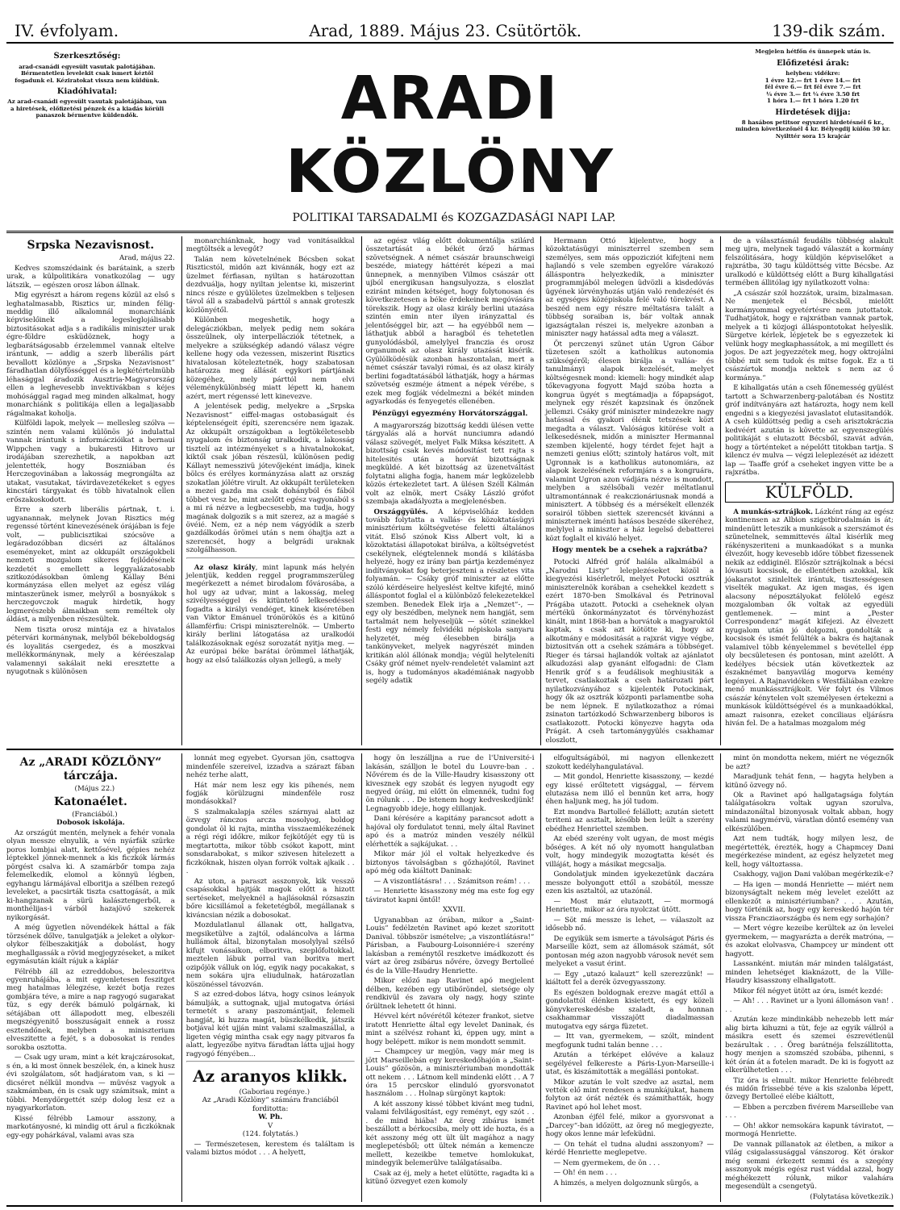IV. évfolyam. Arad, 1889. Május 23. Csütörtök. 139-dik szám.
Szerkesztőség:
arad-csanádi egyesült vasutak palotájában.
Bérmentetlen levelekit csak ismert kéztől fogadunk el. Kéziratokat vissza nem küldünk.
Kiadóhivatal:
Az arad-csanádi egyesült vasutak palotájában, van a hiretések, előfizetési pénzek és a kiadás körüli panaszok bérmentve küldendők.
ARADI KÖZLÖNY
POLITIKAI TARSADALMI és KOZGAZDASÁGI NAPI LAP.
Megjelen hétfőn és ünnepek után is.
Előfizetési árak:
helyben: vidékre:
1 évre 12.— frt 1 évre 14.— frt
fél évre 6.— frt fél évre 7.— frt
¼ évre 3.— frt ¼ évre 3.50 frt
1 hóra 1.— frt 1 hóra 1.20 frt
Hirdetések dijja:
8 hasábos petitsor egyszeri hirdetésnél 6 kr., minden következőnél 4 kr. Bélyegdij külön 30 kr. Nyilttér sora 15 krajcár
Srpska Nezavisnost.
Arad, május 22.
Kedves szomszédaink és barátaink, a szerb urak, a külpolitikára vonatkozólag — ugy látszik, — egészen orosz lábon állnak.
Mig egyrészt a három regens közül az első s leghatalmasabb, Risztics ur, minden félig-meddig illő alkalomnál monarchiánk képviselőinek a legesleglojálisabb biztositásokat adja s a radikális miniszter urak égre-földre esküdöznek, hogy a legbarátságosabb érzelemmel vannak eltelve irántunk, — addig a szerb liberális párt bevallott közlönye a „Srpska Nezavisnost“ fáradhatlan dölyfösséggel és a legkétértelmübb léhasággal áradozik Ausztria-Magyarország ellen a leghevesebb invektivákban s kéjes mohósággal ragad meg minden alkalmat, hogy monarchiánk s politikája ellen a legaljasabb rágalmakat koholja.
Külföldi lapok, melyek — mellesleg szólva — szintén nem valami különös jó indulattal vannak irántunk s informáczióikat a bernaui Wippchen vagy a bukaresti Hitrovo ur irodájában szerezhetik, a napokban azt jelentették, hogy Boszniában és Herczegovinában a lakosság megrongálta az utakat, vasutakat, távirdavezetékeket s egyes kincstári tárgyakat és több hivatalnok ellen erőszakoskodott.
Erre a szerb liberális pártnak, t. i. ugyanannak, melynek Jovan Risztics még regenssé történt kinevezésének órájában is feje volt, — publicisztikai szócsöve a legáradozóbban dicséri az általános eseményeket, mint az okkupált országokbeli nemzeti mozgalom sikeres fejlődésének kezdetét s emellett a leggyalázatosabb szitkozódásokban ömleng Kállay Béni kormányzása ellen melyet az egész világ mintaszerünek ismer, melyről a bosnyákok s herczegovczok maguk hirdetik, hogy legmerészebb álmaikban sem reméltek oly áldást, a milyenben részesültek.
Nem tiszta orosz mintája ez a hivatalos pétervári kormánynak, melyből békeboldogság és loyalitás csergedez, és a moszkvai mellékkormánynak, mely a kéréeszalap valamennyi sakálait neki eresztette a nyugotnak s különösen
monarchiánknak, hogy vad vonitásaikkal megtöltsék a levegőt?
Talán nem követelnének Bécsben sokat Riszticstól, midőn azt kivánnák, hogy ezt az üzelmet férfiasan, nyiltan s határozottan dezdvuálja, hogy nyiltan jelentse ki, miszerint nincs része e gyülöletes üzelmekben s teljesen távol áll a szabadelvü párttól s annak groteszk közlönyétől.
Különben megeshetik, hogy a delegácziókban, melyek pedig nem sokára összeülnek, oly interpellácziók tétetnek, a melyekre a szükségkép adandó válasz végre kellene hogy oda vezessen, miszerint Risztics hivatalosan köteleztetnék, hogy szabatosan határozza meg állását egykori pártjának közegéhez, mely párttól nem elvi véleménykülönbség miatt lépett ki, hanem azért, mert régenssé lett kinevezve.
A jelentések pedig, melyekre a „Srpska Nezavisnost“ eiffel-magas ostobaságait és képtelenségeit építi, szerencsére nem igazak. Az okkupált országokban a legtökéletesebb nyugalom és biztonság uralkodik, a lakosság tisztelí az intézményeket s a hivatalnokokat, kiktől csak jóban részesül, különösen pedig Kállayt nemesszivü jótevőjeként imádja, kinek bölcs és erélyes kormányzása alatt az ország szokatlan jólétre virult. Az okkupált területeken a mezei gazda ma csak dohányból és fából többet vesz be, mint azelőtt egész vagyonából s a mi rá nézve a legbecsesebb, ma tudja, hogy magának dolgozik s a mit szerez, az a magáé s övéié. Nem, ez a nép nem vágyódik a szerb gazdálkodás örömei után s nem óhajtja azt a szerencsét, hogy a belgrádi uraknak szolgálhasson.
Az olasz király, mint lapunk más helyén jelentjük, kedden reggel programmszerüleg megérkezett a német birodalom fővárosába, a hol ugy az udvar, mint a lakosság, meleg szivélyességgel és kitüntető lelkesedéssel fogadta a királyi vendéget, kinek kiséretében van Viktor Emánuel trónörökös és a kitünő államférfiu: Crispi miniszterelnök. — Umberto király berlini látogatása az uralkodói találkozásoknak egész sorozatát nyitja meg. — Az európai béke barátai örömmel láthatják, hogy az első találkozás olyan jellegü, a mely
az egész világ előtt dokumentálja szilárd összetartását a békét őrző hármas szövetségnek. A német császár braunschweigi beszéde, miategy háttérét képezi a mai ünnepnek, a mennyiben Vilmos császár ott ujból energikusan hangsulyozza, s eloszlat eziránt minden kétséget, hogy folytonosan és következetesen a béke érdekeinek megóvására törekszik. Hogy az olasz király berlini utazása szintén emin nter ilyen irányzattal és jelentőséggel bir, azt — ha egyébből nem — láthatjuk abból a haragból és tehetetlen gunyolódásból, amelylyel franczia és orosz organumok az olasz király utazását kisérik. Gyülölködésük azonban haszontalan, mert a német császár tavalyi római, és az olasz király berlini fogadtatásából láthatják, hogy a hármas szövetség eszméje átment a népek vérébe, s ezek meg fogják védelmezni a békét minden agyarkodás és fenyegetés ellenében.
Pénzügyi egyezmény Horvátországgal.
A magyarország bizottság keddi ülésen vette tárgyalás alá a horvát nunciumra adandó válasz szövegét, melyet Falk Miksa készitett. A bizottság csak kevés módositást tett rajta s hitelesités után a horvát bizottságnak megküldé. A két bizottság az üzenetváltást folytatni aligha fogja, hanem már legközelebb közös értekezletet tart. A ülésen Széll Kálmán volt az elnök, mert Csáky László grófot szembaja akadályozta a megjelenésben.
Országgyülés. A képviselőház kedden tovább folytatta a vallás- és közoktatásügyi minisztérium költségvetése feletti általános vitát. Első szónok Kiss Albert volt, ki a közoktatási állapotokat birálva, a költségvetést csekélynek, elégtelennek mondá s kilátásba helyezé, hogy ez irány ban pártja kezdeményez indítványokat fog beterjeszteni a részletes vita folyamán. — Csáky gróf miniszter az előtte szóló kérdéseire helyeslést keltve kifejté, minő álláspontot foglal el a különböző felekezetekkel szemben. Benedek Elek irja a „Nemzet“-, — egy oly beszédben, melynek nem hangját, sem tartalmát nem helyeseljük — sötét szinekkel festi egy némely felvidéki népiskola sanyaru helyzetét, még élesebben birálja a tankönyveket, melyek nagyrészét minden kritikán alól állónak mondja; végül helyteleníti Csáky gróf német nyelv-rendeletét valamint azt is, hogy a tudományos akadémiának nagyobb segély adatik
Hermann Ottó kijelentve, hogy a közoktatásügyi miniszterrel szemben sem személyes, sem más oppozicziót kifejteni nem hajlandó s vele szemben egyelőre várakozó álláspontra helyezkedik, a miniszter programmjából melegen üdvözli a kisdedóvás ügyének iörvényhozás utján való rendezését és az egységes középiskola felé való törekvést. A beszéd nem egy részre méltatásra talált a többség soraiban is, bár voltak annak igazságtalan részei is, melyekre azonban a miniszter nagy hatással adta meg a választ.
Öt perczenyi szünet után Ugron Gábor tüzetesen szólt a katholikus autonomia szükségéről; élesen birálja a valláa- és tanulmányi alapok kezelését, melyet költségesnek mond: kiemeli: hogy mindkét alap tőkevagyona fogyott Majd szóba hozta a kongrua ügyét s megtámadja a főpapságot, melynek egy részét kapzsinak és önzőnek jellemzi. Csáky gróf miniszter mindezekre nagy hatással és gyakori élénk tetszések közt megadta a választ. Valóságos kitörése volt a lelkesedésnek, midőn a miniszter Hermannal szemben kijelenté, hogy térdet fejet hajt a nemzeti genius előtt; szintoly határos volt, mit Ugronnak is a katholikus autonomiára, az alapok kezelésének reformjára s a kongruára, valamint Ugron azon vádjára nézve is mondott, melyben a szélsőbali vezér méltatlanul ultramontánnak é reakczionáriusnak mondá a minisztert. A többség és a mérsékelt ellenzék sorairól többen siettek szerencsét kivánni a miniszternek iménti hatásos beszéde sikeréhez, melylyel a miniszter a ház legelső debatterei közt foglalt el kiváló helyet.
Hogy mentek be a csehek a rajxrátba?
Potocki Alfréd gróf halála alkalmából a „Narodni Listy“ leleplezéseket közöl a kiegyezési kisérletről, melyet Potocki osztrák miniszterelnök korában a csehekkel kezdett s ezért 1870-ben Smolkával és Petrinoval Prágába utazott. Potocki a cseheknek olyan mértékü önkormányzatot és törvényhozást kinált, mint 1868-ban a horvátok a magyaroktól kaptak, s csak azt kötötte ki, hogy az alkotmány e módositását a rajxrát vigye végbe, biztositván ott a csehek számára a többséget. Rieger és társai hajlandók voltak az ajánlatot alkudozási alap gyanánt elfogadni: de Clam Henrik gróf s a feudálisok meghiusiták a tervet, csatlakoztak a cseh határozati párt nyilatkozványához s kijelenték Potockinak, hogy ők az osztrák központi parlamentbe soha be nem lépnek. E nyilatkozathoz a római zsinaton tartózkodó Schwarzenberg biboros is csatlakozott. Potocki könyezve hagyta oda Prágát. A cseh tartománygyülés csakhamar eloszlott,
de a választásnál feudális többség alakult meg ujra, melynek tagadó válaszát a kormány felszólitására, hogy küldjön képviselőket a rajxrátba, 30 tagu küldöttség vitte Bécsbe. Az uralkodó e küldöttség előtt a Burg kihallgatási termében állitólag igy nyilatkozott volna:
„A császár szól hozzátok, uraim, bizalmasan. Ne menjetek el Bécsből, mielőtt kormányommal egyetértésre nem jutottatok. Tudhatjátok, hogy e rajxrátban vannak partok, melyek a ti közjogi álláspontotokat helyeslik. Sürgetve kérlek, lépjetek be s egyezzetek ki velünk hogy megkaphassátok, a mi megillett és jogos. De azt jegyezzétek meg, hogy oktrojálni többé mit sem tudok és mitse fogok. Ez a ti császártok mondja nektek s nem az ő kormánya.“
E kihallgatás után a cseh főnemesség gyülést tartott a Schwarzenberg-palotában és Nostitz gróf indítványára azt határozta, hogy nem kell engedni s a kiegyezési javaslatot elutasitandók. A cseh küldöttség pedig a cseh arisztokráczia kedvéért azután is követte az egyenszegülés politikáját s elutazott Bécsből, szavát adván, hogy a történteket a népelőtt titokban tartja. S kilencz év mulva — végzi leleplezését az idézett lap — Taaffe gróf a cseheket ingyen vitte be a rajxrátba.
KÜLFÖLD.
A munkás-sztrájkok. Lázként ráng az egész kontinensen az Albion szigetbirodalmán is át; mindenütt leteszik a munkások a szerszámot és szünetelnek, semmittevés által kisérlik meg rákényszeriteni a munkaadókat s a munka élvezőit, hogy kevesebb időre többet fizessenek nekik az eddiginél. Először sztrájkolnak a bécsi lóvasuti kocsisok, de ellentétben azokkal, kik jóakaratot szinleltek irántuk, tisztességesen viselték magukat. Az igen magas, és igen alacsony néposztályokat felölelő egész mozgalomban ők voltak az egyedüli gentlemenek. — mint a „Pester Correspondenz“ magát kifejezi. Az élvezett nyugalom után jó dolgozni, gondolták a kocsisok és ismét felülték a bakra és hajtanak valamivel több kényelemmel s bevétellel épp oly becsületesen és pontosan, mint azelőtt. A kedélyes bécsiek után következtek az északnémet banyavilág mogorva kemény legényei. A Rajnavidéken s Westfáliában ezekre menő munkássztrájkolt. Vér folyt és Vilmos császár kénytelen volt személyesen értekezni a munkások küldöttségével és a munkaadókkal, amazt raisonra, ezeket conciliaus eljárásra hiván fel. De a hatalmas mozgalom még
Az „ARADI KÖZLÖNY“ tárczája.
(Május 22.)
Katonaélet.
(Franciából.)
Dobosok iskolája.
Az országút mentén, melynek a fehér vonala olyan messze elnyulik, a vén nyárfák szürke poros lombjai alatt, kettősével, gépies nehéz léptekkel jönnek-mennek a kis ficzkók lármás pörgést csalva ki. A szamárbőr tompa zaja felemelkedik, elomol a könnyü légben, egyhangu lármájával elboritja a szélben rezegő leveleket, a pacsirták tiszta csattogását, a mik ki-hangzanak a sürü kalásztengerből, a monthélijas-i várból hazajövő szekerek nyikorgását.
A még ügyetlen növendékek háttal a fák törzsének dőlve, tanulgatják a jeleket a olykor-olykor félbeszakitják a dobolást, hogy meghallgassák a rövid megjegyzéseket, a miket egymásután kiált rájuk a káplár
Félrébb áll az ezreddobos, beleszoritva egyenruhájába, a mit egyenletesen feszitget meg hatalmas lélegzése, kezét botja rezes gombjára téve, a mire a nap ragyogó sugarakat tüz, s egy derék bámuló polgárnak, ki sétájában ott állapodott meg, elbeszéli megszégyenitő bosszuságait ennek a rossz esztendőnek, melyben a miniszterium elveszitette a fejét, s a dobosokat is rendes sorokba osztotta.
— Csak ugy uram, mint a két kraj­czárosokat, s én, a ki most önnek beszélek, én, a kinek husz évi szolgálatom, sőt hadjáratom van, s ki — dicséret nélkül mondva — müvész vagyok a szakmámban, én is csak ugy számitsak, mint a többi. Menydörgettét szép dolog lesz ez a nyagyarkorlaton.
Kissé félrébb Lamour asszony, a markotányosné, ki mindig ott árul a ficzkóknak egy-egy pohárkával, valami avas sza
lonnát meg egyebet. Gyorsan jön, csattogva mindenféle szereivel, izzadva a szárazt fában nehéz terhe alatt,
Hát már nem lesz egy kis pihenés, nem fogják körülzugni mindenféle rosz mondásokkal?
S szalmakalapja széles szárnyai alatt az özvegy ránczos arcza mosolyog, boldog gondolat öl ki rajta, mintha visszaemlékezének a régi régi időkre, mikor fejkötőjét egy tü is megtartotta, mikor több csókot kapott, mint sonsdarabokat, s mikor szivesen hitelezett a ficzkóknak, hiszen olyan forrók voltak ajkaik . . .
Az uton, a paraszt asszonyok, kik vesszö csapásokkal hajtják magok előtt a hizott sertéseket, melyeknél a hajlásoknál rózsaszin bőre kicsillámol a feketetégből, megállanak s kiváncsian nézik a dobosokat.
Mozdulatlanul állanak ott, hallgatva, megsiketülve a zajtól, odaláncolva a lárma hullámok által, bizonytalan mosolylyal szélső kifujt vonásaikon, elboritva, szeplőfoltokkal, meztelen lábuk porral van boritva mert ozipőjök válluk on lóg, egyik nagy pocakakat, s nem sokára ujra eliudulnak, határozatlan köszönéssel távozván.
S az ezred-dobos látva, hogy csinos leányok bámulják, a suttognak, ujjal mutogatva óriási termetét s arany paszomántjait, felemeli hangját, ki huzza magát, büszkélkedik, játszik botjával két ujján mint valami szalmaszállal, a ligeten végig mintha csak egy nagy pitvaros fa alatt, legyezőbe nyitva fáradtan látta ujjai hogy ragyogó fényében...
Az aranyos klikk.
(Gaboriau regénye.)
Az „Aradi Közlöny“ számára franciából forditotta:
W. Ph.
V
(124. folytatás.)
— Természetesen, kerestem és találtam is valami biztos módot . . . A helyett,
hogy ön leszálljna a rue de l'Université-i lakásán, szálljon le botel du Louvre-ban . . Nővérem és de la Ville-Haudry kisasszony ott kiveszn­ek egy szobát és legyen nyugodt egy negyed óráig, mi előtt ön elmennék, tudni fog ön rólunk . . . De istenem hogy kedveskedjünk! Legnagyobb ideje, hogy elillanjak.
Dani kérésére a kapitány parancsot adott a hajóval oly fordulatot tenni, mely által Ravinet apó és a matróz minden veszély nélkül elérhették a sajkájukat. . .
Mikor már jól el voltak helyezkedve és biztonyos távolságban s gőzhajótól, Ravinet apó még oda kiáltott Daninak:
— A viszontlátásra! . . . Számitson reám! . . .
— Henriette kisasszony még ma este fog egy táviratot kapni öntől!
XXVII.
Ugyanabban az órában, mikor a „Saint-Louis“ fedélzetén Ravinet apó kezet szoritott Danival. többször ismételve; „a viszontlátásra!“ Párisban, a Faubourg-Loisonniére-i szerény lakásban a reményt­ől reszketve imádkozott és várt az öreg zsibárus nővére, özvegy Bertolleé és de la Ville-Haudry Henriette.
Mikor előző nap Ravinet apó megjelent délben, kezében egy utibőröndel, sietsége oly rendkivül és zavara oly nagy, hogy szinte őrültnek lehetett őt hinni.
Hévvel kért nővérétől kétezer frankot, sietve iratott Henriette által egy levelet Daninak, és mint a szélvész rohant ki, éppen ugy, mint a hogy belépett. mikor is nem mondott semmit.
— Champcey ur megjön, vagy már meg is jött Marseillebán egy kereskedőhajón a „Saint-Louis“ gőzösön, a minisztériumban mondották ott nekem . . . Látnom kell mindenki előtt . . A 7 óra 15 percskor elinduló gyorsvonatot használom . . . Holnap sürgönyt kaptok:
A két asszony kissé többet kivánt meg tudni, valami felvilágositást, egy reményt, egy szót . . . de mind hiába! Az öreg zibárus ismét beszállott a bérkocsiba, mely ott ide hozta, és a két asszony még ott ült ült magához a nagy meglepetésből; ott ültek némán a kemencze mellett, kezeikbe temetve homlokukat, mindegyik belemerülve találgatásaiba.
Csak az éj, mely a hetet elütötte, ragadta ki a kitünő özvegyet ezen komoly
elfogultságából, mi nagyon ellenkezett szokott kedélyhangulatával.
— Mit gondol, Henriette kisasszony, — kezdé egy kissé erőltetett vigsággal, — férvem elutazása nem illő el bennün ket arra, hogy éhen haljunk meg, ha jól tudom.
Ezt mondva Bartolleé felállott; azután sietett teriteni az asztalt, később ben leült a szerény ebédhez Henriettel szemben.
Az ebéd szerény volt ugyan, de most mégis bőséges. A két nő oly nyomott hangulatban volt, hogy mindegyik mozogtatta kését és villáját, hogy a másikat megcsalja.
Gondolatjuk minden igyekezetünk daczára messze bolyongott ettől a szobától, messze ezen kis asztaltól, az utazónál.
— Most már elutazott, — mormogá Henriette, mikor az óra nyolczat ütött.
— Söt má messze is lehet, — válaszolt az idősebb nő.
De egyikük sem ismerte a távolságot Páris és Marseille közt, sem az állomások számát, sőt pontosan még azon nagyobb városok nevét sem melyeket a vasut érint.
— Egy „utazó kalauzt“ kell szerezzünk! — kiáltott fel a derék özvegyasszony.
Es egészen boldognak erezve magát ettől a gondolattól élénken kisietett, és egy közeli könyvkereskedésbe szaladt, a honnan csakhammar visszajött diadalmassan mutogatva egy sárga füzetet.
— Itt van, gyermekem, — szólt, mindent megfogunk tudni talán benne . . .
Azután a térképet elővéve a kalauz segélyével felkereste a Páris-Lyon-Marseille-i utat, és kiszámitották a megállási pontokat.
Mikor azután le volt szedve az asztal, nem vették elő mint rendesen a munkájukat, hanem folyton az órát nézték és számithatták, hogy Ravinet apó hol lehet most.
Azonban éjfél felé, mikor a gyorsvonat a „Darcey“-ban időzött, az öreg nő megjegyezte, hogy okos lenne már lefeküdni.
— On tehát el tudna aludni asszonyom? — kérdé Henriette meglepetve.
— Nem gyermekem, de ön . . .
— Oh! én nem . . .
A himzés, a melyen dolgoznunk sürgős, a
mint ön mondotta nekem, miért ne végeznők be azt?
Maradjunk tehát fenn, — hagyta helyben a kitünő özvegy nő.
Ok a Ravinet apó hallgatagsága folytán találgatásokra voltak ugyan szorulva, mindazonáltal bizonyosak voltak abban, hogy valami nagymérvü, váratlan döntő esemény van elkészülőben.
Azt nem tudták, hogy milyen lesz, de megértették, érezték, hogy a Chapmcey Dani megérkezése mindent, az egész helyzetet meg kell, hogy változtassa.
Csakhogy, vajjon Dani valóban megérkezik-e?
— Ha igen — mondá Henriette — miért nem bizonyságtalt nekem még levelet ezelőtt az ellenkezőt a minisztériumban? . . . Azután, hogy történik az, hogy egy kereskedő hajón tér vissza Francziaországba és nem egy sorhajón?
— Mert végre kezeibe kerültek az ön levelei gyermekem, — magyarázta a derék matróna, — és azokat elolvasva, Champcey ur mindent ott hagyott.
Lassanként. miután már minden találgatást, minden lehetséget kiaknázott, de la Ville-Haudry kisasszony elhallgatott.
Mikor fél négyet ütött az óra, ismét kezdé:
— Ah! . . . Ravinet ur a lyoni állomáson van! . . .
Azután keze mindinkább nehezebb lett már alig birta kihuzni a tüt, feje az egyik vállról a másikra esett és szemei észrevétlenül bezárultak . . . Öreg barátnéja felszállitotta, hogy menjen a szomszéd szobába, pihenni, s két órán át a fotelen maradt. De ki is fogyott az elkerülhetetlen . . .
Tiz óra is elmult. mikor Henriette felébredt és midőn frissebbé téve a kis szalonba lépett, özvegy Bertolleé elébe kiáltott,
— Ebben a perczben fivérem Marseillebe van . . .
— Oh! akkor nemsokára kapunk táviratot, — mormogá Henriette.
De vannak pillanatok az életben, a mikor a világ csigalassusággal vánszorog. Két órakor még semmi érkezett semmi és a szegény asszonyok mégis egész rust váddal azzal, hogy méghékezett rólunk, mikor valahára megesendült a csengetyü.
(Folytatása következik.)